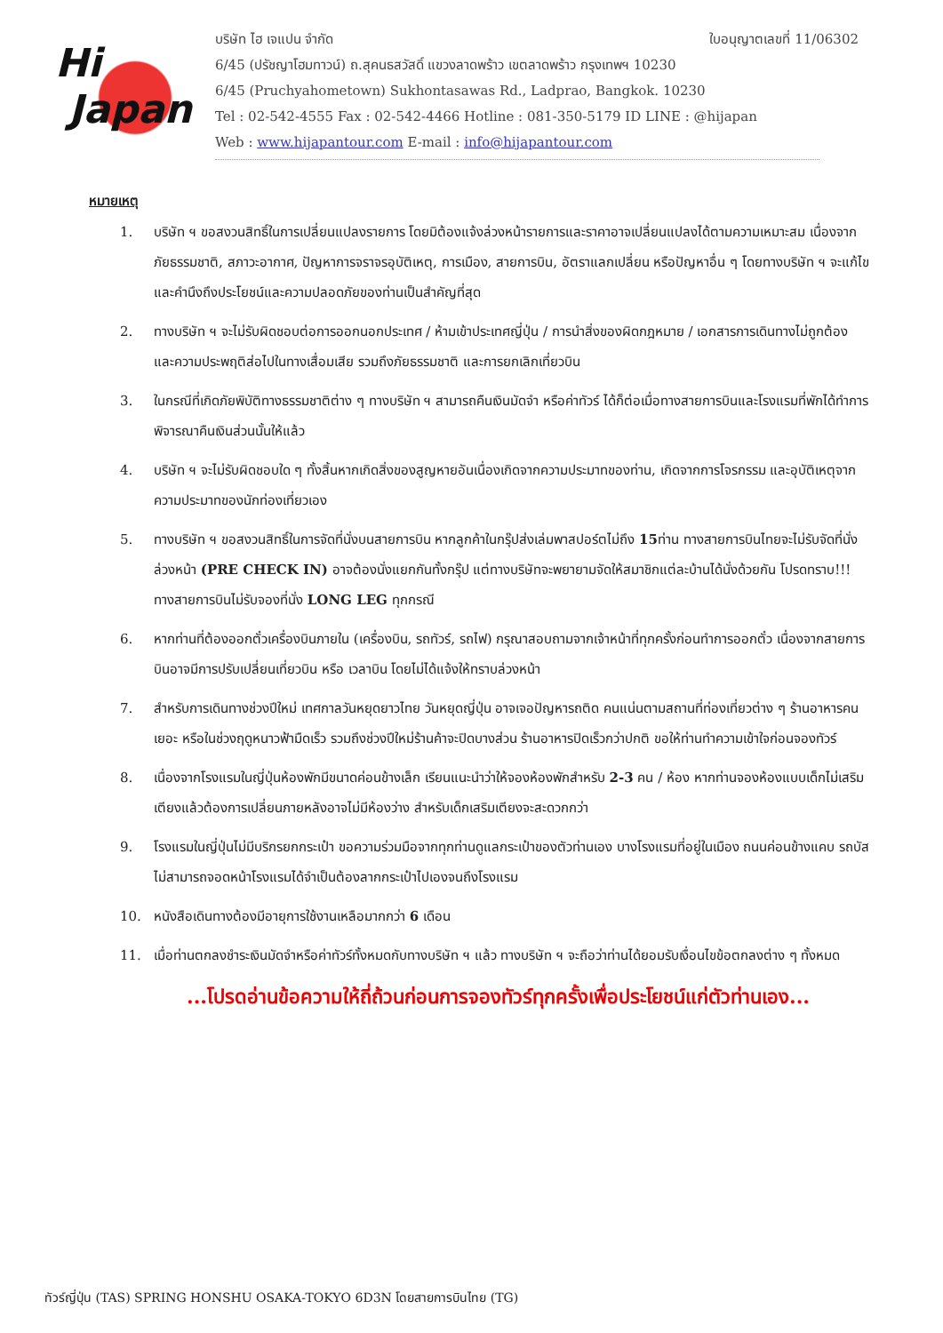Hi
Japan
ใบอนุญาตเลขที่ 11/06302 บริษัท ไฮ เจแปน จำกัด
6/45 (ปรัชญาโฮมทาวน์) ถ.สุคนธสวัสดิ์ แขวงลาดพร้าว เขตลาดพร้าว กรุงเทพฯ 10230
6/45 (Pruchyahometown) Sukhontasawas Rd., Ladprao, Bangkok. 10230
Tel : 02-542-4555 Fax : 02-542-4466 Hotline : 081-350-5179 ID LINE : @hijapan
Web : www.hijapantour.com E-mail : info@hijapantour.com
หมายเหตุ
1. บริษัท ฯ ขอสงวนสิทธิ์ในการเปลี่ยนแปลงรายการ โดยมิต้องแจ้งล่วงหน้ารายการและราคาอาจเปลี่ยนแปลงได้ตามความเหมาะสม เนื่องจากภัยธรรมชาติ, สภาวะอากาศ, ปัญหาการจราจรอุบัติเหตุ, การเมือง, สายการบิน, อัตราแลกเปลี่ยน หรือปัญหาอื่น ๆ โดยทางบริษัท ฯ จะแก้ไขและคำนึงถึงประโยชน์และความปลอดภัยของท่านเป็นสำคัญที่สุด
2. ทางบริษัท ฯ จะไม่รับผิดชอบต่อการออกนอกประเทศ / ห้ามเข้าประเทศญี่ปุ่น / การนำสิ่งของผิดกฎหมาย / เอกสารการเดินทางไม่ถูกต้อง และความประพฤติส่อไปในทางเสื่อมเสีย รวมถึงภัยธรรมชาติ และการยกเลิกเที่ยวบิน
3. ในกรณีที่เกิดภัยพิบัติทางธรรมชาติต่าง ๆ ทางบริษัท ฯ สามารถคืนเงินมัดจำ หรือค่าทัวร์ ได้ก็ต่อเมื่อทางสายการบินและโรงแรมที่พักได้ทำการพิจารณาคืนเงินส่วนนั้นให้แล้ว
4. บริษัท ฯ จะไม่รับผิดชอบใด ๆ ทั้งสิ้นหากเกิดสิ่งของสูญหายอันเนื่องเกิดจากความประมาทของท่าน, เกิดจากการโจรกรรม และอุบัติเหตุจากความประมาทของนักท่องเที่ยวเอง
5. ทางบริษัท ฯ ขอสงวนสิทธิ์ในการจัดที่นั่งบนสายการบิน หากลูกค้าในกรุ๊ปส่งเล่มพาสปอร์ตไม่ถึง 15ท่าน ทางสายการบินไทยจะไม่รับจัดที่นั่งล่วงหน้า (PRE CHECK IN) อาจต้องนั่งแยกกันทั้งกรุ๊ป แต่ทางบริษัทจะพยายามจัดให้สมาชิกแต่ละบ้านได้นั่งด้วยกัน โปรดทราบ!!! ทางสายการบินไม่รับจองที่นั่ง LONG LEG ทุกกรณี
6. หากท่านที่ต้องออกตั๋วเครื่องบินภายใน (เครื่องบิน, รถทัวร์, รถไฟ) กรุณาสอบถามจากเจ้าหน้าที่ทุกครั้งก่อนทำการออกตั๋ว เนื่องจากสายการบินอาจมีการปรับเปลี่ยนเที่ยวบิน หรือ เวลาบิน โดยไม่ได้แจ้งให้ทราบล่วงหน้า
7. สำหรับการเดินทางช่วงปีใหม่ เทศกาลวันหยุดยาวไทย วันหยุดญี่ปุ่น อาจเจอปัญหารถติด คนแน่นตามสถานที่ท่องเที่ยวต่าง ๆ ร้านอาหารคนเยอะ หรือในช่วงฤดูหนาวฟ้ามืดเร็ว รวมถึงช่วงปีใหม่ร้านค้าจะปิดบางส่วน ร้านอาหารปิดเร็วกว่าปกติ ขอให้ท่านทำความเข้าใจก่อนจองทัวร์
8. เนื่องจากโรงแรมในญี่ปุ่นห้องพักมีขนาดค่อนข้างเล็ก เรียนแนะนำว่าให้จองห้องพักสำหรับ 2-3 คน / ห้อง หากท่านจองห้องแบบเด็กไม่เสริมเตียงแล้วต้องการเปลี่ยนภายหลังอาจไม่มีห้องว่าง สำหรับเด็กเสริมเตียงจะสะดวกกว่า
9. โรงแรมในญี่ปุ่นไม่มีบริกรยกกระเป๋า ขอความร่วมมือจากทุกท่านดูแลกระเป๋าของตัวท่านเอง บางโรงแรมที่อยู่ในเมือง ถนนค่อนข้างแคบ รถบัสไม่สามารถจอดหน้าโรงแรมได้จำเป็นต้องลากกระเป๋าไปเองจนถึงโรงแรม
10. หนังสือเดินทางต้องมีอายุการใช้งานเหลือมากกว่า 6 เดือน
11. เมื่อท่านตกลงชำระเงินมัดจำหรือค่าทัวร์ทั้งหมดกับทางบริษัท ฯ แล้ว ทางบริษัท ฯ จะถือว่าท่านได้ยอมรับเงื่อนไขข้อตกลงต่าง ๆ ทั้งหมด
...โปรดอ่านข้อความให้ถี่ถ้วนก่อนการจองทัวร์ทุกครั้งเพื่อประโยชน์แก่ตัวท่านเอง...
ทัวร์ญี่ปุ่น (TAS) SPRING HONSHU OSAKA-TOKYO 6D3N โดยสายการบินไทย (TG)